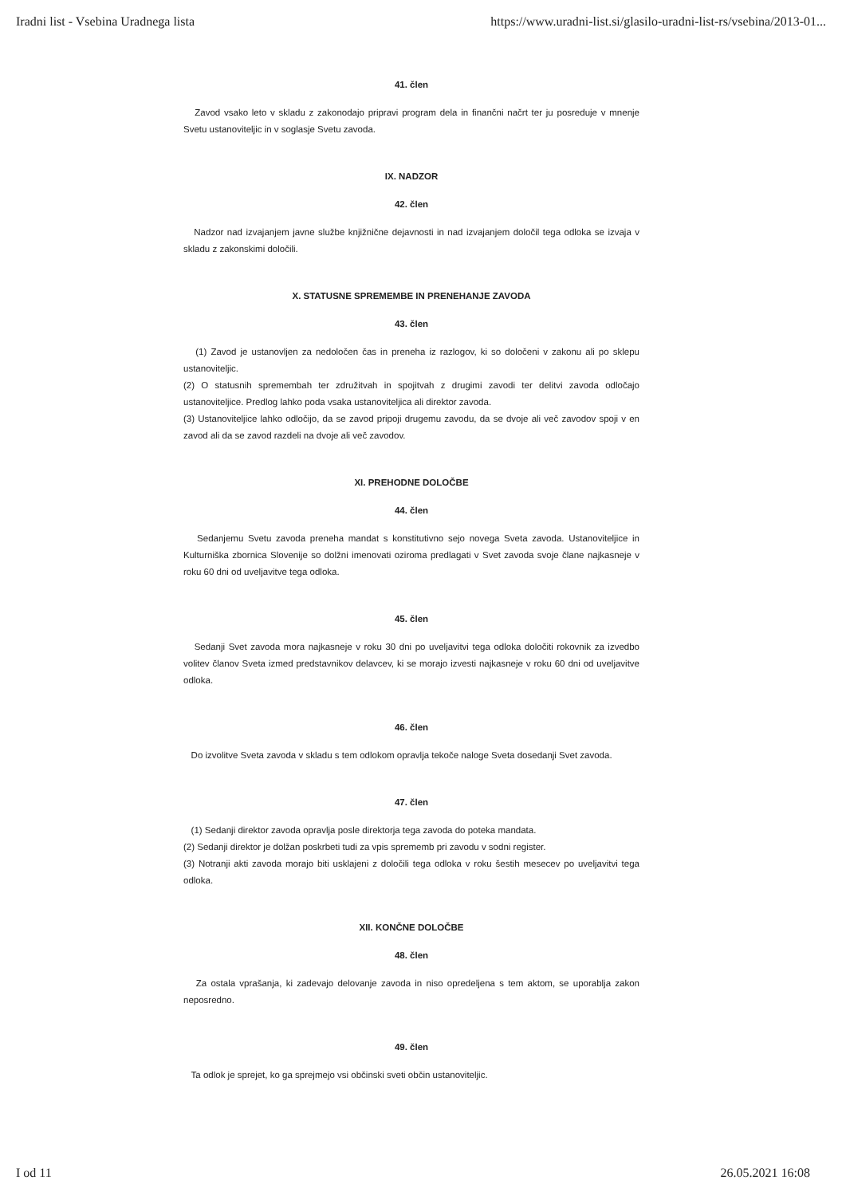Iradni list - Vsebina Uradnega lista https://www.uradni-list.si/glasilo-uradni-list-rs/vsebina/2013-01...
41. člen
Zavod vsako leto v skladu z zakonodajo pripravi program dela in finančni načrt ter ju posreduje v mnenje Svetu ustanoviteljic in v soglasje Svetu zavoda.
IX. NADZOR
42. člen
Nadzor nad izvajanjem javne službe knjižnične dejavnosti in nad izvajanjem določil tega odloka se izvaja v skladu z zakonskimi določili.
X. STATUSNE SPREMEMBE IN PRENEHANJE ZAVODA
43. člen
(1) Zavod je ustanovljen za nedoločen čas in preneha iz razlogov, ki so določeni v zakonu ali po sklepu ustanoviteljic.
(2) O statusnih spremembah ter združitvah in spojitvah z drugimi zavodi ter delitvi zavoda odločajo ustanoviteljice. Predlog lahko poda vsaka ustanoviteljica ali direktor zavoda.
(3) Ustanoviteljice lahko odločijo, da se zavod pripoji drugemu zavodu, da se dvoje ali več zavodov spoji v en zavod ali da se zavod razdeli na dvoje ali več zavodov.
XI. PREHODNE DOLOČBE
44. člen
Sedanjemu Svetu zavoda preneha mandat s konstitutivno sejo novega Sveta zavoda. Ustanoviteljice in Kulturniška zbornica Slovenije so dolžni imenovati oziroma predlagati v Svet zavoda svoje člane najkasneje v roku 60 dni od uveljavitve tega odloka.
45. člen
Sedanji Svet zavoda mora najkasneje v roku 30 dni po uveljavitvi tega odloka določiti rokovnik za izvedbo volitev članov Sveta izmed predstavnikov delavcev, ki se morajo izvesti najkasneje v roku 60 dni od uveljavitve odloka.
46. člen
Do izvolitve Sveta zavoda v skladu s tem odlokom opravlja tekoče naloge Sveta dosedanji Svet zavoda.
47. člen
(1) Sedanji direktor zavoda opravlja posle direktorja tega zavoda do poteka mandata.
(2) Sedanji direktor je dolžan poskrbeti tudi za vpis sprememb pri zavodu v sodni register.
(3) Notranji akti zavoda morajo biti usklajeni z določili tega odloka v roku šestih mesecev po uveljavitvi tega odloka.
XII. KONČNE DOLOČBE
48. člen
Za ostala vprašanja, ki zadevajo delovanje zavoda in niso opredeljena s tem aktom, se uporablja zakon neposredno.
49. člen
Ta odlok je sprejet, ko ga sprejmejo vsi občinski sveti občin ustanoviteljic.
I od 11 26.05.2021 16:08